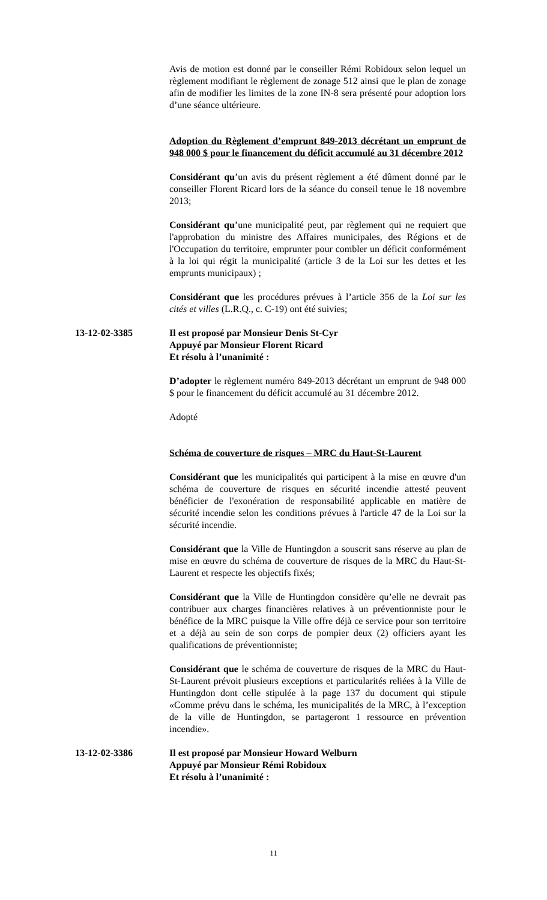Avis de motion est donné par le conseiller Rémi Robidoux selon lequel un règlement modifiant le règlement de zonage 512 ainsi que le plan de zonage afin de modifier les limites de la zone IN-8 sera présenté pour adoption lors d’une séance ultérieure.
Adoption du Règlement d’emprunt 849-2013 décrétant un emprunt de 948 000 $ pour le financement du déficit accumulé au 31 décembre 2012
Considérant qu’un avis du présent règlement a été dûment donné par le conseiller Florent Ricard lors de la séance du conseil tenue le 18 novembre 2013;
Considérant qu’une municipalité peut, par règlement qui ne requiert que l'approbation du ministre des Affaires municipales, des Régions et de l'Occupation du territoire, emprunter pour combler un déficit conformément à la loi qui régit la municipalité (article 3 de la Loi sur les dettes et les emprunts municipaux) ;
Considérant que les procédures prévues à l’article 356 de la Loi sur les cités et villes (L.R.Q., c. C-19) ont été suivies;
13-12-02-3385 Il est proposé par Monsieur Denis St-Cyr
Appuyé par Monsieur Florent Ricard
Et résolu à l’unanimité :
D’adopter le règlement numéro 849-2013 décrétant un emprunt de 948 000 $ pour le financement du déficit accumulé au 31 décembre 2012.
Adopté
Schéma de couverture de risques – MRC du Haut-St-Laurent
Considérant que les municipalités qui participent à la mise en œuvre d'un schéma de couverture de risques en sécurité incendie attesté peuvent bénéficier de l'exonération de responsabilité applicable en matière de sécurité incendie selon les conditions prévues à l'article 47 de la Loi sur la sécurité incendie.
Considérant que la Ville de Huntingdon a souscrit sans réserve au plan de mise en œuvre du schéma de couverture de risques de la MRC du Haut-St-Laurent et respecte les objectifs fixés;
Considérant que la Ville de Huntingdon considère qu’elle ne devrait pas contribuer aux charges financières relatives à un préventionniste pour le bénéfice de la MRC puisque la Ville offre déjà ce service pour son territoire et a déjà au sein de son corps de pompier deux (2) officiers ayant les qualifications de préventionniste;
Considérant que le schéma de couverture de risques de la MRC du Haut-St-Laurent prévoit plusieurs exceptions et particularités reliées à la Ville de Huntingdon dont celle stipulée à la page 137 du document qui stipule «Comme prévu dans le schéma, les municipalités de la MRC, à l’exception de la ville de Huntingdon, se partageront 1 ressource en prévention incendie».
13-12-02-3386 Il est proposé par Monsieur Howard Welburn
Appuyé par Monsieur Rémi Robidoux
Et résolu à l’unanimité :
11